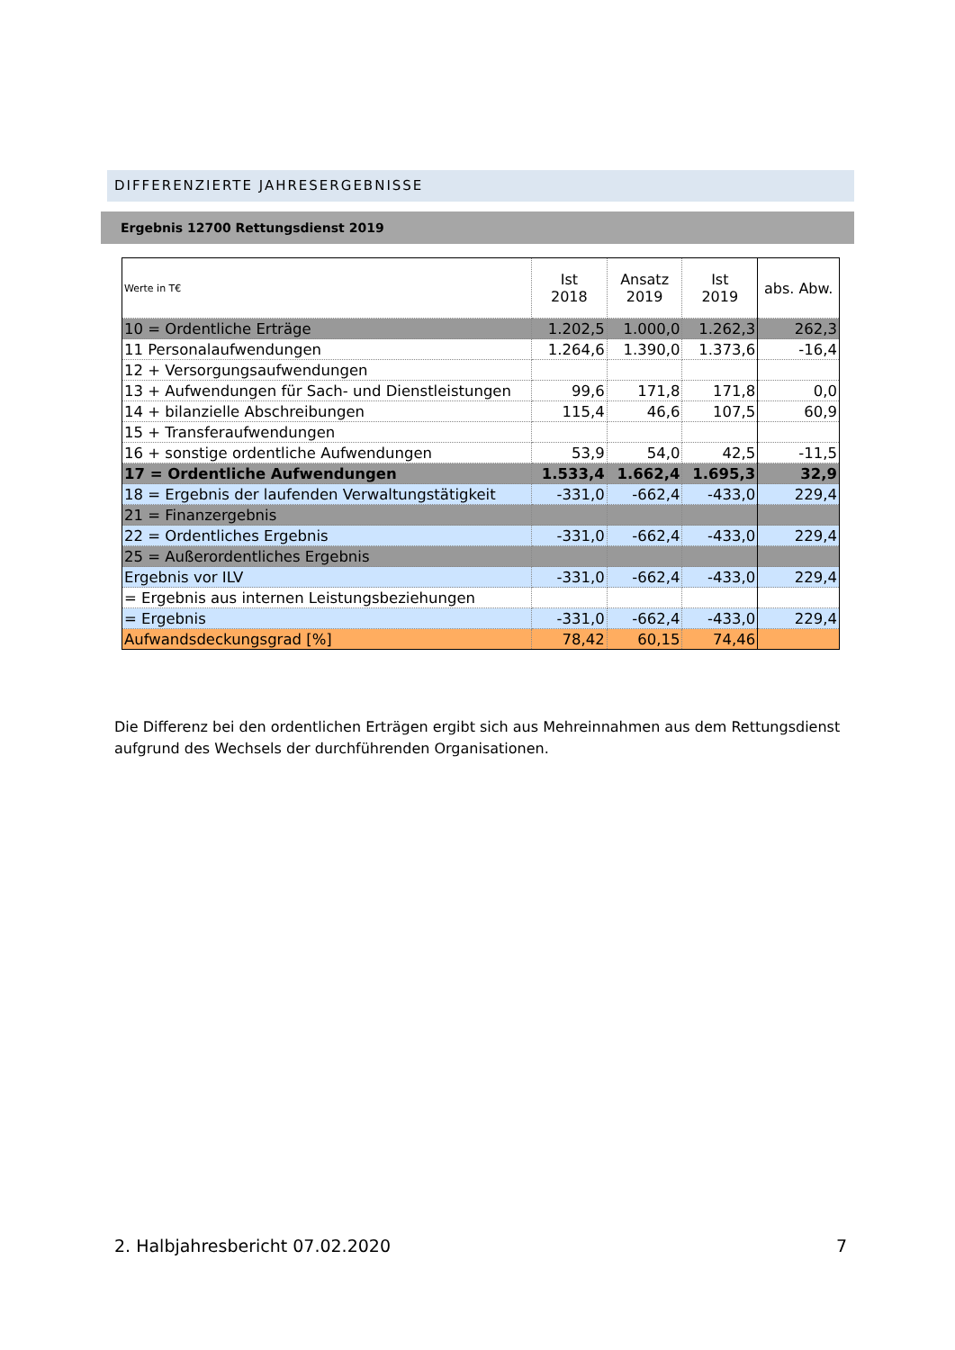DIFFERENZIERTE JAHRESERGEBNISSE
Ergebnis 12700 Rettungsdienst 2019
| Werte in T€ | Ist 2018 | Ansatz 2019 | Ist 2019 | abs. Abw. |
| --- | --- | --- | --- | --- |
| 10 = Ordentliche Erträge | 1.202,5 | 1.000,0 | 1.262,3 | 262,3 |
| 11 Personalaufwendungen | 1.264,6 | 1.390,0 | 1.373,6 | -16,4 |
| 12 + Versorgungsaufwendungen | | | | |
| 13 + Aufwendungen für Sach- und Dienstleistungen | 99,6 | 171,8 | 171,8 | 0,0 |
| 14 + bilanzielle Abschreibungen | 115,4 | 46,6 | 107,5 | 60,9 |
| 15 + Transferaufwendungen | | | | |
| 16 + sonstige ordentliche Aufwendungen | 53,9 | 54,0 | 42,5 | -11,5 |
| 17 = Ordentliche Aufwendungen | 1.533,4 | 1.662,4 | 1.695,3 | 32,9 |
| 18 = Ergebnis der laufenden Verwaltungstätigkeit | -331,0 | -662,4 | -433,0 | 229,4 |
| 21 = Finanzergebnis | | | | |
| 22 = Ordentliches Ergebnis | -331,0 | -662,4 | -433,0 | 229,4 |
| 25 = Außerordentliches Ergebnis | | | | |
| Ergebnis vor ILV | -331,0 | -662,4 | -433,0 | 229,4 |
| = Ergebnis aus internen Leistungsbeziehungen | | | | |
| = Ergebnis | -331,0 | -662,4 | -433,0 | 229,4 |
| Aufwandsdeckungsgrad [%] | 78,42 | 60,15 | 74,46 | |
Die Differenz bei den ordentlichen Erträgen ergibt sich aus Mehreinnahmen aus dem Rettungsdienst aufgrund des Wechsels der durchführenden Organisationen.
2. Halbjahresbericht 07.02.2020 7